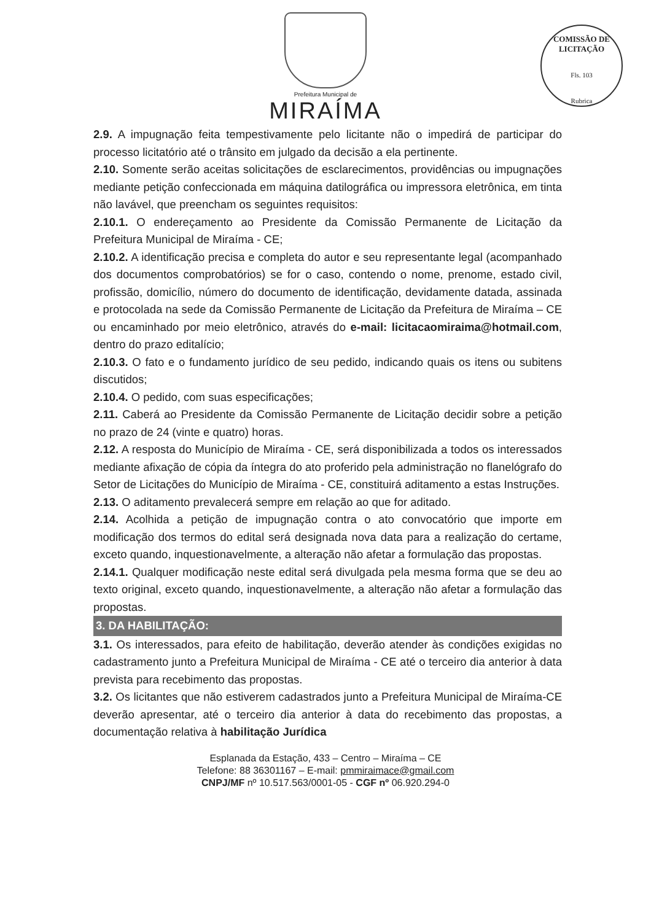Prefeitura Municipal de
MIRAÍMA
COMISSÃO DE LICITAÇÃO
Fls. 103
Rubrica
2.9. A impugnação feita tempestivamente pelo licitante não o impedirá de participar do processo licitatório até o trânsito em julgado da decisão a ela pertinente.
2.10. Somente serão aceitas solicitações de esclarecimentos, providências ou impugnações mediante petição confeccionada em máquina datilográfica ou impressora eletrônica, em tinta não lavável, que preencham os seguintes requisitos:
2.10.1. O endereçamento ao Presidente da Comissão Permanente de Licitação da Prefeitura Municipal de Miraíma - CE;
2.10.2. A identificação precisa e completa do autor e seu representante legal (acompanhado dos documentos comprobatórios) se for o caso, contendo o nome, prenome, estado civil, profissão, domicílio, número do documento de identificação, devidamente datada, assinada e protocolada na sede da Comissão Permanente de Licitação da Prefeitura de Miraíma – CE ou encaminhado por meio eletrônico, através do e-mail: licitacaomiraima@hotmail.com, dentro do prazo editalício;
2.10.3. O fato e o fundamento jurídico de seu pedido, indicando quais os itens ou subitens discutidos;
2.10.4. O pedido, com suas especificações;
2.11. Caberá ao Presidente da Comissão Permanente de Licitação decidir sobre a petição no prazo de 24 (vinte e quatro) horas.
2.12. A resposta do Município de Miraíma - CE, será disponibilizada a todos os interessados mediante afixação de cópia da íntegra do ato proferido pela administração no flanelógrafo do Setor de Licitações do Município de Miraíma - CE, constituirá aditamento a estas Instruções.
2.13. O aditamento prevalecerá sempre em relação ao que for aditado.
2.14. Acolhida a petição de impugnação contra o ato convocatório que importe em modificação dos termos do edital será designada nova data para a realização do certame, exceto quando, inquestionavelmente, a alteração não afetar a formulação das propostas.
2.14.1. Qualquer modificação neste edital será divulgada pela mesma forma que se deu ao texto original, exceto quando, inquestionavelmente, a alteração não afetar a formulação das propostas.
3. DA HABILITAÇÃO:
3.1. Os interessados, para efeito de habilitação, deverão atender às condições exigidas no cadastramento junto a Prefeitura Municipal de Miraíma - CE até o terceiro dia anterior à data prevista para recebimento das propostas.
3.2. Os licitantes que não estiverem cadastrados junto a Prefeitura Municipal de Miraíma-CE deverão apresentar, até o terceiro dia anterior à data do recebimento das propostas, a documentação relativa à habilitação Jurídica
Esplanada da Estação, 433 – Centro – Miraíma – CE
Telefone: 88 36301167 – E-mail: pmmiraimace@gmail.com
CNPJ/MF nº 10.517.563/0001-05 - CGF nº 06.920.294-0